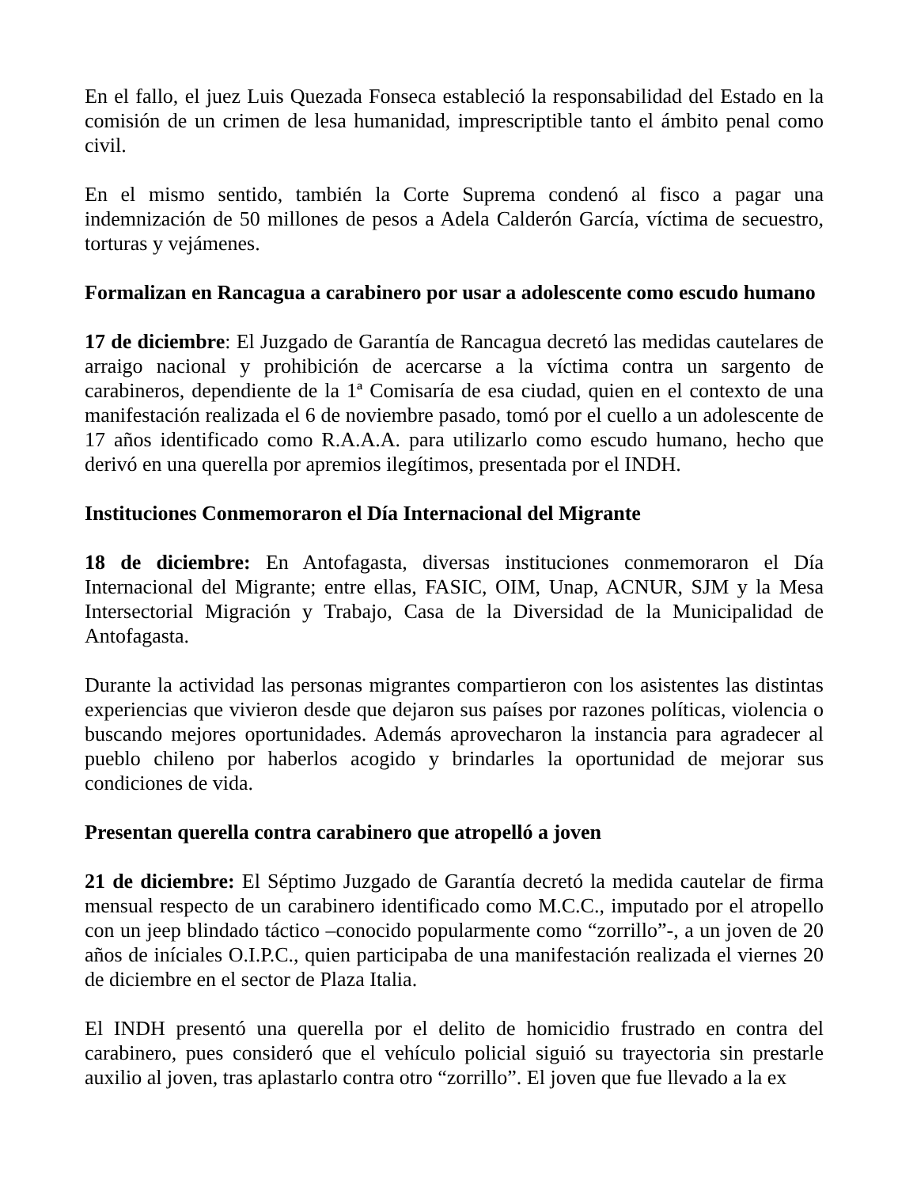En el fallo, el juez Luis Quezada Fonseca estableció la responsabilidad del Estado en la comisión de un crimen de lesa humanidad, imprescriptible tanto el ámbito penal como civil.
En el mismo sentido, también la Corte Suprema condenó al fisco a pagar una indemnización de 50 millones de pesos a Adela Calderón García, víctima de secuestro, torturas y vejámenes.
Formalizan en Rancagua a carabinero por usar a adolescente como escudo humano
17 de diciembre: El Juzgado de Garantía de Rancagua decretó las medidas cautelares de arraigo nacional y prohibición de acercarse a la víctima contra un sargento de carabineros, dependiente de la 1ª Comisaría de esa ciudad, quien en el contexto de una manifestación realizada el 6 de noviembre pasado, tomó por el cuello a un adolescente de 17 años identificado como R.A.A.A. para utilizarlo como escudo humano, hecho que derivó en una querella por apremios ilegítimos, presentada por el INDH.
Instituciones Conmemoraron el Día Internacional del Migrante
18 de diciembre: En Antofagasta, diversas instituciones conmemoraron el Día Internacional del Migrante; entre ellas, FASIC, OIM, Unap, ACNUR, SJM y la Mesa Intersectorial Migración y Trabajo, Casa de la Diversidad de la Municipalidad de Antofagasta.
Durante la actividad las personas migrantes compartieron con los asistentes las distintas experiencias que vivieron desde que dejaron sus países por razones políticas, violencia o buscando mejores oportunidades. Además aprovecharon la instancia para agradecer al pueblo chileno por haberlos acogido y brindarles la oportunidad de mejorar sus condiciones de vida.
Presentan querella contra carabinero que atropelló a joven
21 de diciembre: El Séptimo Juzgado de Garantía decretó la medida cautelar de firma mensual respecto de un carabinero identificado como M.C.C., imputado por el atropello con un jeep blindado táctico –conocido popularmente como “zorrillo”-, a un joven de 20 años de iníciales O.I.P.C., quien participaba de una manifestación realizada el viernes 20 de diciembre en el sector de Plaza Italia.
El INDH presentó una querella por el delito de homicidio frustrado en contra del carabinero, pues consideró que el vehículo policial siguió su trayectoria sin prestarle auxilio al joven, tras aplastarlo contra otro “zorrillo”. El joven que fue llevado a la ex